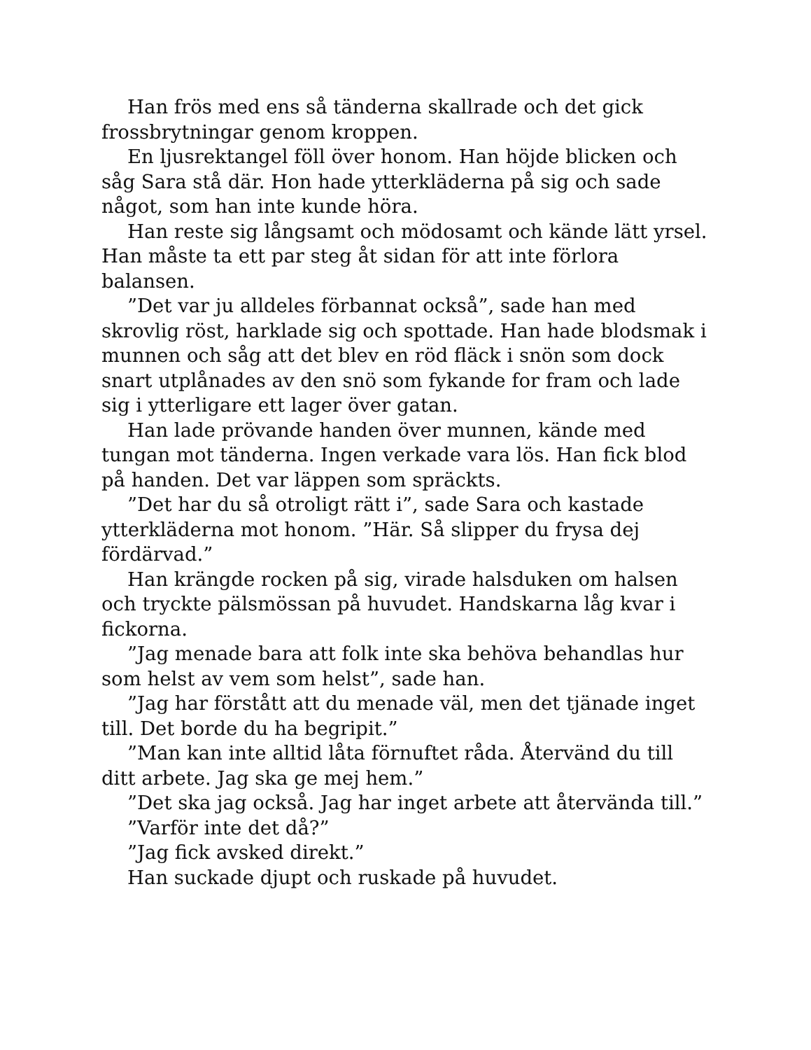Han frös med ens så tänderna skallrade och det gick frossbrytningar genom kroppen.
En ljusrektangel föll över honom. Han höjde blicken och såg Sara stå där. Hon hade ytterkläderna på sig och sade något, som han inte kunde höra.
Han reste sig långsamt och mödosamt och kände lätt yrsel. Han måste ta ett par steg åt sidan för att inte förlora balansen.
”Det var ju alldeles förbannat också”, sade han med skrovlig röst, harklade sig och spottade. Han hade blodsmak i munnen och såg att det blev en röd fläck i snön som dock snart utplånades av den snö som fykande for fram och lade sig i ytterligare ett lager över gatan.
Han lade prövande handen över munnen, kände med tungan mot tänderna. Ingen verkade vara lös. Han fick blod på handen. Det var läppen som spräckts.
”Det har du så otroligt rätt i”, sade Sara och kastade ytterkläderna mot honom. ”Här. Så slipper du frysa dej fördärvad.”
Han krängde rocken på sig, virade halsduken om halsen och tryckte pälsmössan på huvudet. Handskarna låg kvar i fickorna.
”Jag menade bara att folk inte ska behöva behandlas hur som helst av vem som helst”, sade han.
”Jag har förstått att du menade väl, men det tjänade inget till. Det borde du ha begripit.”
”Man kan inte alltid låta förnuftet råda. Återvänd du till ditt arbete. Jag ska ge mej hem.”
”Det ska jag också. Jag har inget arbete att återvända till.”
”Varför inte det då?”
”Jag fick avsked direkt.”
Han suckade djupt och ruskade på huvudet.